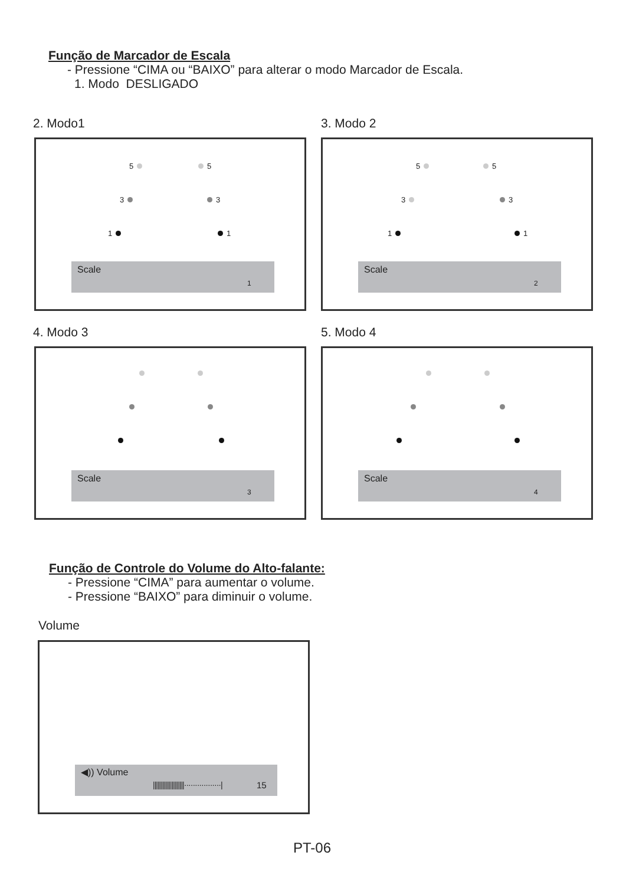Função de Marcador de Escala
- Pressione “CIMA ou “BAIXO” para alterar o modo Marcador de Escala.
1. Modo DESLIGADO
2. Modo1
5 5
3 3
1 1
Scale
1
3. Modo 2
5 5
3 3
1 1
Scale
2
4. Modo 3
Scale
3
5. Modo 4
Scale
4
Função de Controle do Volume do Alto-falante:
- Pressione “CIMA” para aumentar o volume.
- Pressione “BAIXO” para diminuir o volume.
Volume
◀)) Volume
||||||||||||||||||||·················| 15
PT-06